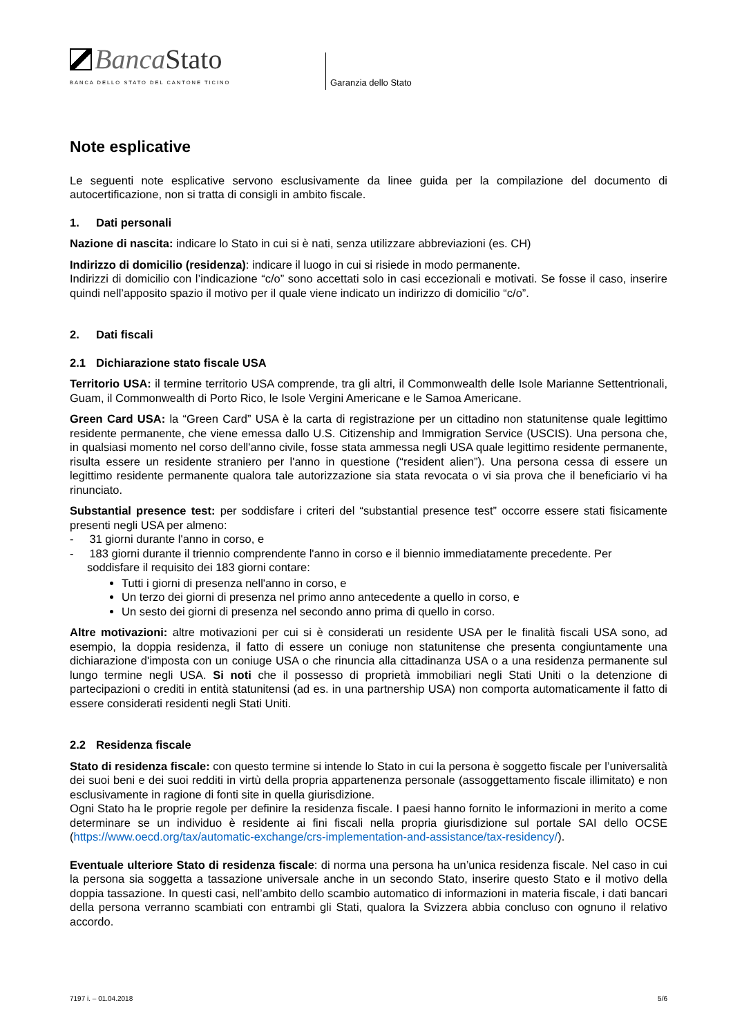Banca Stato
BANCA DELLO STATO DEL CANTONE TICINO
Garanzia dello Stato
Note esplicative
Le seguenti note esplicative servono esclusivamente da linee guida per la compilazione del documento di autocertificazione, non si tratta di consigli in ambito fiscale.
1. Dati personali
Nazione di nascita: indicare lo Stato in cui si è nati, senza utilizzare abbreviazioni (es. CH)
Indirizzo di domicilio (residenza): indicare il luogo in cui si risiede in modo permanente.
Indirizzi di domicilio con l’indicazione “c/o” sono accettati solo in casi eccezionali e motivati. Se fosse il caso, inserire quindi nell’apposito spazio il motivo per il quale viene indicato un indirizzo di domicilio “c/o”.
2. Dati fiscali
2.1 Dichiarazione stato fiscale USA
Territorio USA: il termine territorio USA comprende, tra gli altri, il Commonwealth delle Isole Marianne Settentrionali, Guam, il Commonwealth di Porto Rico, le Isole Vergini Americane e le Samoa Americane.
Green Card USA: la “Green Card” USA è la carta di registrazione per un cittadino non statunitense quale legittimo residente permanente, che viene emessa dallo U.S. Citizenship and Immigration Service (USCIS). Una persona che, in qualsiasi momento nel corso dell'anno civile, fosse stata ammessa negli USA quale legittimo residente permanente, risulta essere un residente straniero per l'anno in questione (“resident alien”). Una persona cessa di essere un legittimo residente permanente qualora tale autorizzazione sia stata revocata o vi sia prova che il beneficiario vi ha rinunciato.
Substantial presence test: per soddisfare i criteri del “substantial presence test” occorre essere stati fisicamente presenti negli USA per almeno:
- 31 giorni durante l'anno in corso, e
- 183 giorni durante il triennio comprendente l'anno in corso e il biennio immediatamente precedente. Per soddisfare il requisito dei 183 giorni contare:
Tutti i giorni di presenza nell'anno in corso, e
Un terzo dei giorni di presenza nel primo anno antecedente a quello in corso, e
Un sesto dei giorni di presenza nel secondo anno prima di quello in corso.
Altre motivazioni: altre motivazioni per cui si è considerati un residente USA per le finalità fiscali USA sono, ad esempio, la doppia residenza, il fatto di essere un coniuge non statunitense che presenta congiuntamente una dichiarazione d'imposta con un coniuge USA o che rinuncia alla cittadinanza USA o a una residenza permanente sul lungo termine negli USA. Si noti che il possesso di proprietà immobiliari negli Stati Uniti o la detenzione di partecipazioni o crediti in entità statunitensi (ad es. in una partnership USA) non comporta automaticamente il fatto di essere considerati residenti negli Stati Uniti.
2.2 Residenza fiscale
Stato di residenza fiscale: con questo termine si intende lo Stato in cui la persona è soggetto fiscale per l’universalità dei suoi beni e dei suoi redditi in virtù della propria appartenenza personale (assoggettamento fiscale illimitato) e non esclusivamente in ragione di fonti site in quella giurisdizione.
Ogni Stato ha le proprie regole per definire la residenza fiscale. I paesi hanno fornito le informazioni in merito a come determinare se un individuo è residente ai fini fiscali nella propria giurisdizione sul portale SAI dello OCSE (https://www.oecd.org/tax/automatic-exchange/crs-implementation-and-assistance/tax-residency/).
Eventuale ulteriore Stato di residenza fiscale: di norma una persona ha un’unica residenza fiscale. Nel caso in cui la persona sia soggetta a tassazione universale anche in un secondo Stato, inserire questo Stato e il motivo della doppia tassazione. In questi casi, nell’ambito dello scambio automatico di informazioni in materia fiscale, i dati bancari della persona verranno scambiati con entrambi gli Stati, qualora la Svizzera abbia concluso con ognuno il relativo accordo.
7197 i. – 01.04.2018 5/6